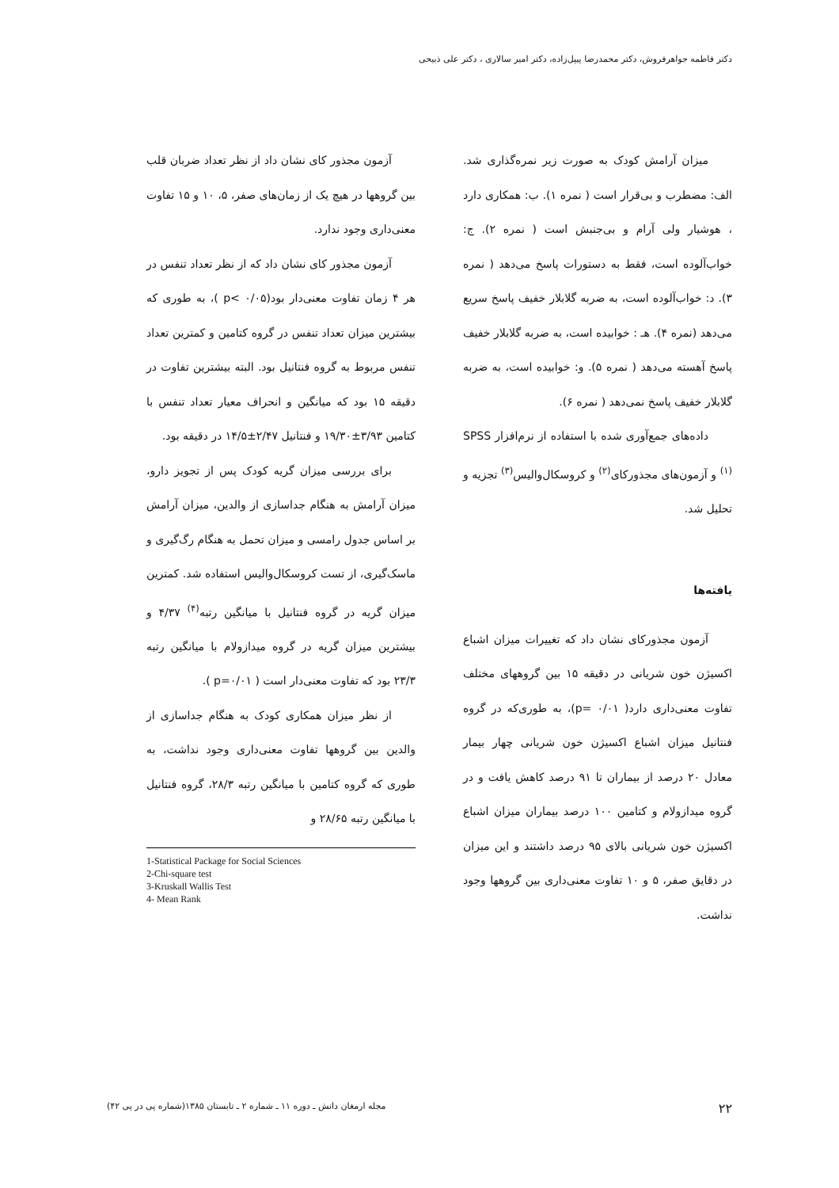دکتر فاطمه جواهرفروش، دکتر محمدرضا پیپل‌زاده، دکتر امیر سالاری ، دکتر علی ذبیحی
میزان آرامش کودک به صورت زیر نمره‌گذاری شد. الف: مضطرب و بی‌قرار است ( نمره ۱). ب: همکاری دارد ، هوشیار ولی آرام و بی‌جنبش است ( نمره ۲). ج: خواب‌آلوده است، فقط به دستورات پاسخ می‌دهد ( نمره ۳). د: خواب‌آلوده است، به ضربه گلابلار خفیف پاسخ سریع می‌دهد (نمره ۴). هـ : خوابیده است، به ضربه گلابلار خفیف پاسخ آهسته می‌دهد ( نمره ۵). و: خوابیده است، به ضربه گلابلار خفیف پاسخ نمی‌دهد ( نمره ۶).
داده‌های جمع‌آوری شده با استفاده از نرم‌افزار SPSS <sup>(۱)</sup> و آزمون‌های مجذورکای<sup>(۲)</sup> و کروسکال‌والیس<sup>(۳)</sup> تجزیه و تحلیل شد.
یافته‌ها
آزمون مجذورکای نشان داد که تغییرات میزان اشباع اکسیژن خون شریانی در دقیقه ۱۵ بین گروههای مختلف تفاوت معنی‌داری دارد( p= ۰/۰۱)، به طوری‌که در گروه فنتانیل میزان اشباع اکسیژن خون شریانی چهار بیمار معادل ۲۰ درصد از بیماران تا ۹۱ درصد کاهش یافت و در گروه میدازولام و کتامین ۱۰۰ درصد بیماران میزان اشباع اکسیژن خون شریانی بالای ۹۵ درصد داشتند و این میزان در دقایق صفر، ۵ و ۱۰ تفاوت معنی‌داری بین گروهها وجود نداشت.
آزمون مجذور کای نشان داد از نظر تعداد ضربان قلب بین گروهها در هیچ یک از زمان‌های صفر، ۵، ۱۰ و ۱۵ تفاوت معنی‌داری وجود ندارد.
آزمون مجذور کای نشان داد که از نظر تعداد تنفس در هر ۴ زمان تفاوت معنی‌دار بود(p< ۰/۰۵ )، به طوری که بیشترین میزان تعداد تنفس در گروه کتامین و کمترین تعداد تنفس مربوط به گروه فنتانیل بود. البته بیشترین تفاوت در دقیقه ۱۵ بود که میانگین و انحراف معیار تعداد تنفس با کتامین ۳/۹۳±۱۹/۳۰ و فنتانیل ۲/۴۷±۱۴/۵ در دقیقه بود.
برای بررسی میزان گریه کودک پس از تجویز دارو، میزان آرامش به هنگام جداسازی از والدین، میزان آرامش بر اساس جدول رامسی و میزان تحمل به هنگام رگ‌گیری و ماسک‌گیری، از تست کروسکال‌والیس استفاده شد. کمترین میزان گریه در گروه فنتانیل با میانگین رتبه<sup>(۴)</sup> ۴/۳۷ و بیشترین میزان گریه در گروه میدازولام با میانگین رتبه ۲۳/۳ بود که تفاوت معنی‌دار است ( p=۰/۰۱ ).
از نظر میزان همکاری کودک به هنگام جداسازی از والدین بین گروهها تفاوت معنی‌داری وجود نداشت، به طوری که گروه کتامین با میانگین رتبه ۲۸/۳، گروه فنتانیل با میانگین رتبه ۲۸/۶۵ و
1-Statistical Package for Social Sciences
2-Chi-square test
3-Kruskall Wallis Test
4- Mean Rank
۲۲ مجله ارمغان دانش ـ دوره ۱۱ ـ شماره ۲ ـ تابستان ۱۳۸۵(شماره پی در پی ۴۲)